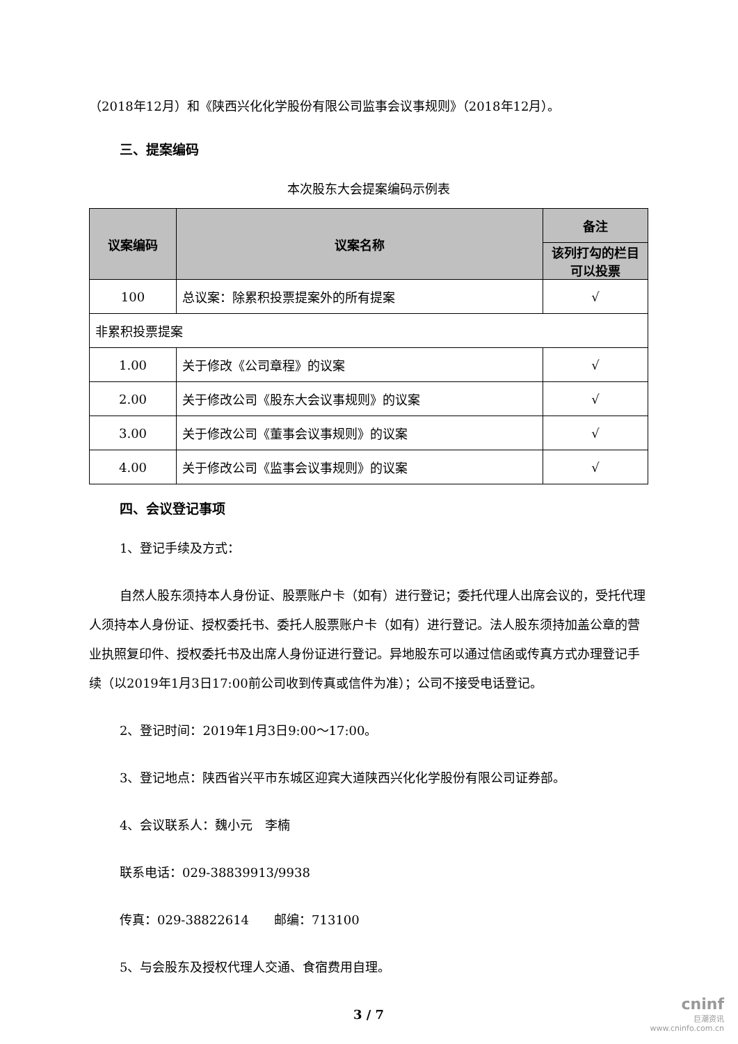（2018年12月）和《陕西兴化化学股份有限公司监事会议事规则》（2018年12月）。
三、提案编码
本次股东大会提案编码示例表
| 议案编码 | 议案名称 | 备注 |
| --- | --- | --- |
| | | 该列打勾的栏目可以投票 |
| 100 | 总议案：除累积投票提案外的所有提案 | √ |
| 非累积投票提案 | | |
| 1.00 | 关于修改《公司章程》的议案 | √ |
| 2.00 | 关于修改公司《股东大会议事规则》的议案 | √ |
| 3.00 | 关于修改公司《董事会议事规则》的议案 | √ |
| 4.00 | 关于修改公司《监事会议事规则》的议案 | √ |
四、会议登记事项
1、登记手续及方式：
自然人股东须持本人身份证、股票账户卡（如有）进行登记；委托代理人出席会议的，受托代理人须持本人身份证、授权委托书、委托人股票账户卡（如有）进行登记。法人股东须持加盖公章的营业执照复印件、授权委托书及出席人身份证进行登记。异地股东可以通过信函或传真方式办理登记手续（以2019年1月3日17:00前公司收到传真或信件为准）；公司不接受电话登记。
2、登记时间：2019年1月3日9:00～17:00。
3、登记地点：陕西省兴平市东城区迎宾大道陕西兴化化学股份有限公司证券部。
4、会议联系人：魏小元　李楠
联系电话：029-38839913/9938
传真：029-38822614　　邮编：713100
5、与会股东及授权代理人交通、食宿费用自理。
3 / 7
cninf
巨潮资讯
www.cninfo.com.cn